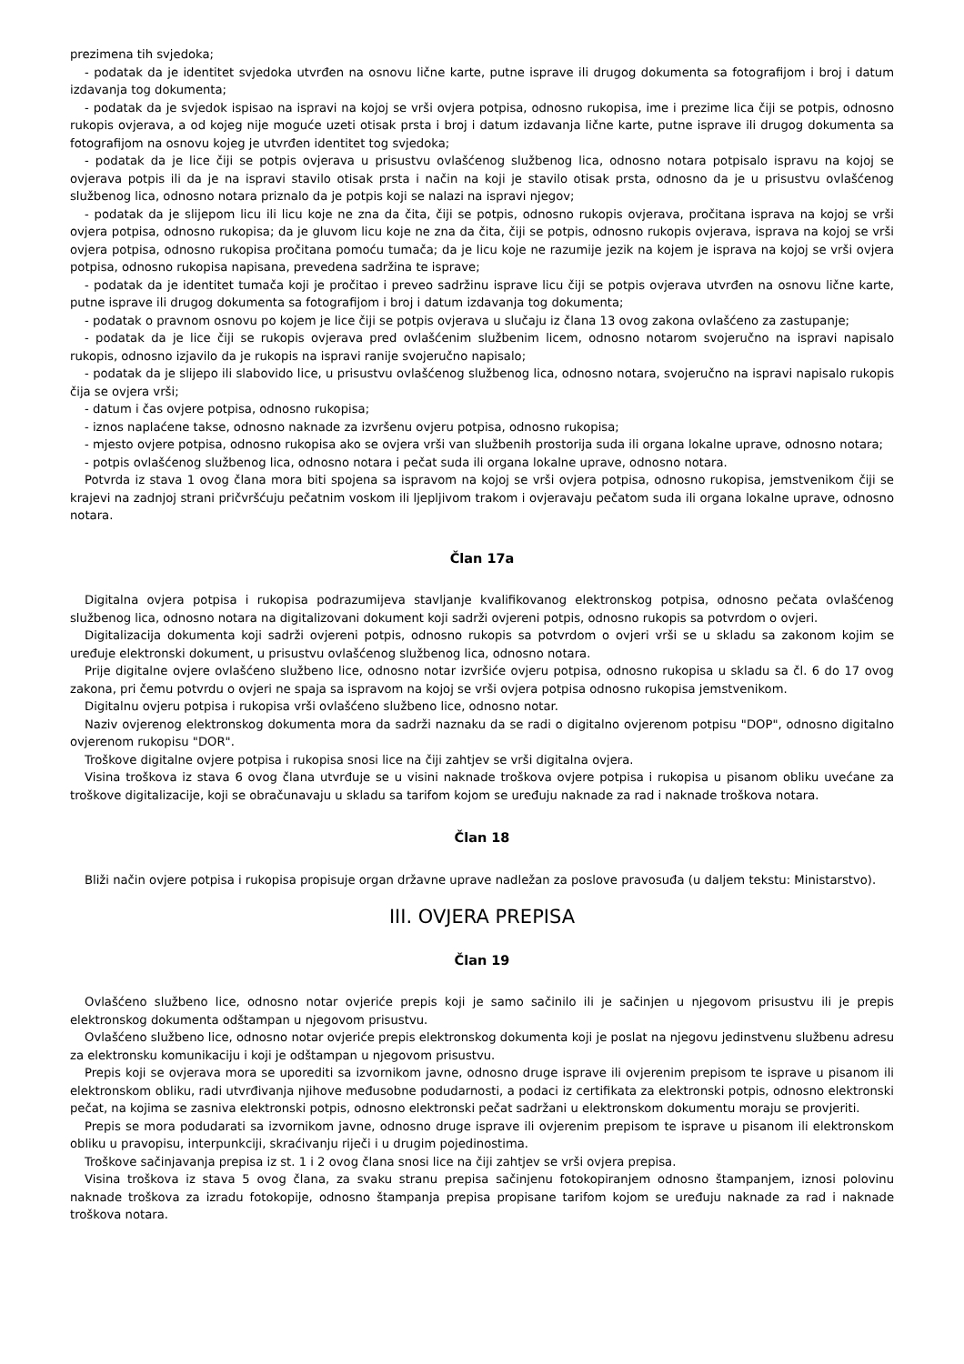prezimena tih svjedoka;
- podatak da je identitet svjedoka utvrđen na osnovu lične karte, putne isprave ili drugog dokumenta sa fotografijom i broj i datum izdavanja tog dokumenta;
- podatak da je svjedok ispisao na ispravi na kojoj se vrši ovjera potpisa, odnosno rukopisa, ime i prezime lica čiji se potpis, odnosno rukopis ovjerava, a od kojeg nije moguće uzeti otisak prsta i broj i datum izdavanja lične karte, putne isprave ili drugog dokumenta sa fotografijom na osnovu kojeg je utvrđen identitet tog svjedoka;
- podatak da je lice čiji se potpis ovjerava u prisustvu ovlašćenog službenog lica, odnosno notara potpisalo ispravu na kojoj se ovjerava potpis ili da je na ispravi stavilo otisak prsta i način na koji je stavilo otisak prsta, odnosno da je u prisustvu ovlašćenog službenog lica, odnosno notara priznalo da je potpis koji se nalazi na ispravi njegov;
- podatak da je slijepom licu ili licu koje ne zna da čita, čiji se potpis, odnosno rukopis ovjerava, pročitana isprava na kojoj se vrši ovjera potpisa, odnosno rukopisa; da je gluvom licu koje ne zna da čita, čiji se potpis, odnosno rukopis ovjerava, isprava na kojoj se vrši ovjera potpisa, odnosno rukopisa pročitana pomoću tumača; da je licu koje ne razumije jezik na kojem je isprava na kojoj se vrši ovjera potpisa, odnosno rukopisa napisana, prevedena sadržina te isprave;
- podatak da je identitet tumača koji je pročitao i preveo sadržinu isprave licu čiji se potpis ovjerava utvrđen na osnovu lične karte, putne isprave ili drugog dokumenta sa fotografijom i broj i datum izdavanja tog dokumenta;
- podatak o pravnom osnovu po kojem je lice čiji se potpis ovjerava u slučaju iz člana 13 ovog zakona ovlašćeno za zastupanje;
- podatak da je lice čiji se rukopis ovjerava pred ovlašćenim službenim licem, odnosno notarom svojeručno na ispravi napisalo rukopis, odnosno izjavilo da je rukopis na ispravi ranije svojeručno napisalo;
- podatak da je slijepo ili slabovido lice, u prisustvu ovlašćenog službenog lica, odnosno notara, svojeručno na ispravi napisalo rukopis čija se ovjera vrši;
- datum i čas ovjere potpisa, odnosno rukopisa;
- iznos naplaćene takse, odnosno naknade za izvršenu ovjeru potpisa, odnosno rukopisa;
- mjesto ovjere potpisa, odnosno rukopisa ako se ovjera vrši van službenih prostorija suda ili organa lokalne uprave, odnosno notara;
- potpis ovlašćenog službenog lica, odnosno notara i pečat suda ili organa lokalne uprave, odnosno notara.
Potvrda iz stava 1 ovog člana mora biti spojena sa ispravom na kojoj se vrši ovjera potpisa, odnosno rukopisa, jemstvenikom čiji se krajevi na zadnjoj strani pričvršćuju pečatnim voskom ili ljepljivom trakom i ovjeravaju pečatom suda ili organa lokalne uprave, odnosno notara.
Član 17a
Digitalna ovjera potpisa i rukopisa podrazumijeva stavljanje kvalifikovanog elektronskog potpisa, odnosno pečata ovlašćenog službenog lica, odnosno notara na digitalizovani dokument koji sadrži ovjereni potpis, odnosno rukopis sa potvrdom o ovjeri.
Digitalizacija dokumenta koji sadrži ovjereni potpis, odnosno rukopis sa potvrdom o ovjeri vrši se u skladu sa zakonom kojim se uređuje elektronski dokument, u prisustvu ovlašćenog službenog lica, odnosno notara.
Prije digitalne ovjere ovlašćeno službeno lice, odnosno notar izvršiće ovjeru potpisa, odnosno rukopisa u skladu sa čl. 6 do 17 ovog zakona, pri čemu potvrdu o ovjeri ne spaja sa ispravom na kojoj se vrši ovjera potpisa odnosno rukopisa jemstvenikom.
Digitalnu ovjeru potpisa i rukopisa vrši ovlašćeno službeno lice, odnosno notar.
Naziv ovjerenog elektronskog dokumenta mora da sadrži naznaku da se radi o digitalno ovjerenom potpisu "DOP", odnosno digitalno ovjerenom rukopisu "DOR".
Troškove digitalne ovjere potpisa i rukopisa snosi lice na čiji zahtjev se vrši digitalna ovjera.
Visina troškova iz stava 6 ovog člana utvrđuje se u visini naknade troškova ovjere potpisa i rukopisa u pisanom obliku uvećane za troškove digitalizacije, koji se obračunavaju u skladu sa tarifom kojom se uređuju naknade za rad i naknade troškova notara.
Član 18
Bliži način ovjere potpisa i rukopisa propisuje organ državne uprave nadležan za poslove pravosuđa (u daljem tekstu: Ministarstvo).
III. OVJERA PREPISA
Član 19
Ovlašćeno službeno lice, odnosno notar ovjeriće prepis koji je samo sačinilo ili je sačinjen u njegovom prisustvu ili je prepis elektronskog dokumenta odštampan u njegovom prisustvu.
Ovlašćeno službeno lice, odnosno notar ovjeriće prepis elektronskog dokumenta koji je poslat na njegovu jedinstvenu službenu adresu za elektronsku komunikaciju i koji je odštampan u njegovom prisustvu.
Prepis koji se ovjerava mora se uporediti sa izvornikom javne, odnosno druge isprave ili ovjerenim prepisom te isprave u pisanom ili elektronskom obliku, radi utvrđivanja njihove međusobne podudarnosti, a podaci iz certifikata za elektronski potpis, odnosno elektronski pečat, na kojima se zasniva elektronski potpis, odnosno elektronski pečat sadržani u elektronskom dokumentu moraju se provjeriti.
Prepis se mora podudarati sa izvornikom javne, odnosno druge isprave ili ovjerenim prepisom te isprave u pisanom ili elektronskom obliku u pravopisu, interpunkciji, skraćivanju riječi i u drugim pojedinostima.
Troškove sačinjavanja prepisa iz st. 1 i 2 ovog člana snosi lice na čiji zahtjev se vrši ovjera prepisa.
Visina troškova iz stava 5 ovog člana, za svaku stranu prepisa sačinjenu fotokopiranjem odnosno štampanjem, iznosi polovinu naknade troškova za izradu fotokopije, odnosno štampanja prepisa propisane tarifom kojom se uređuju naknade za rad i naknade troškova notara.